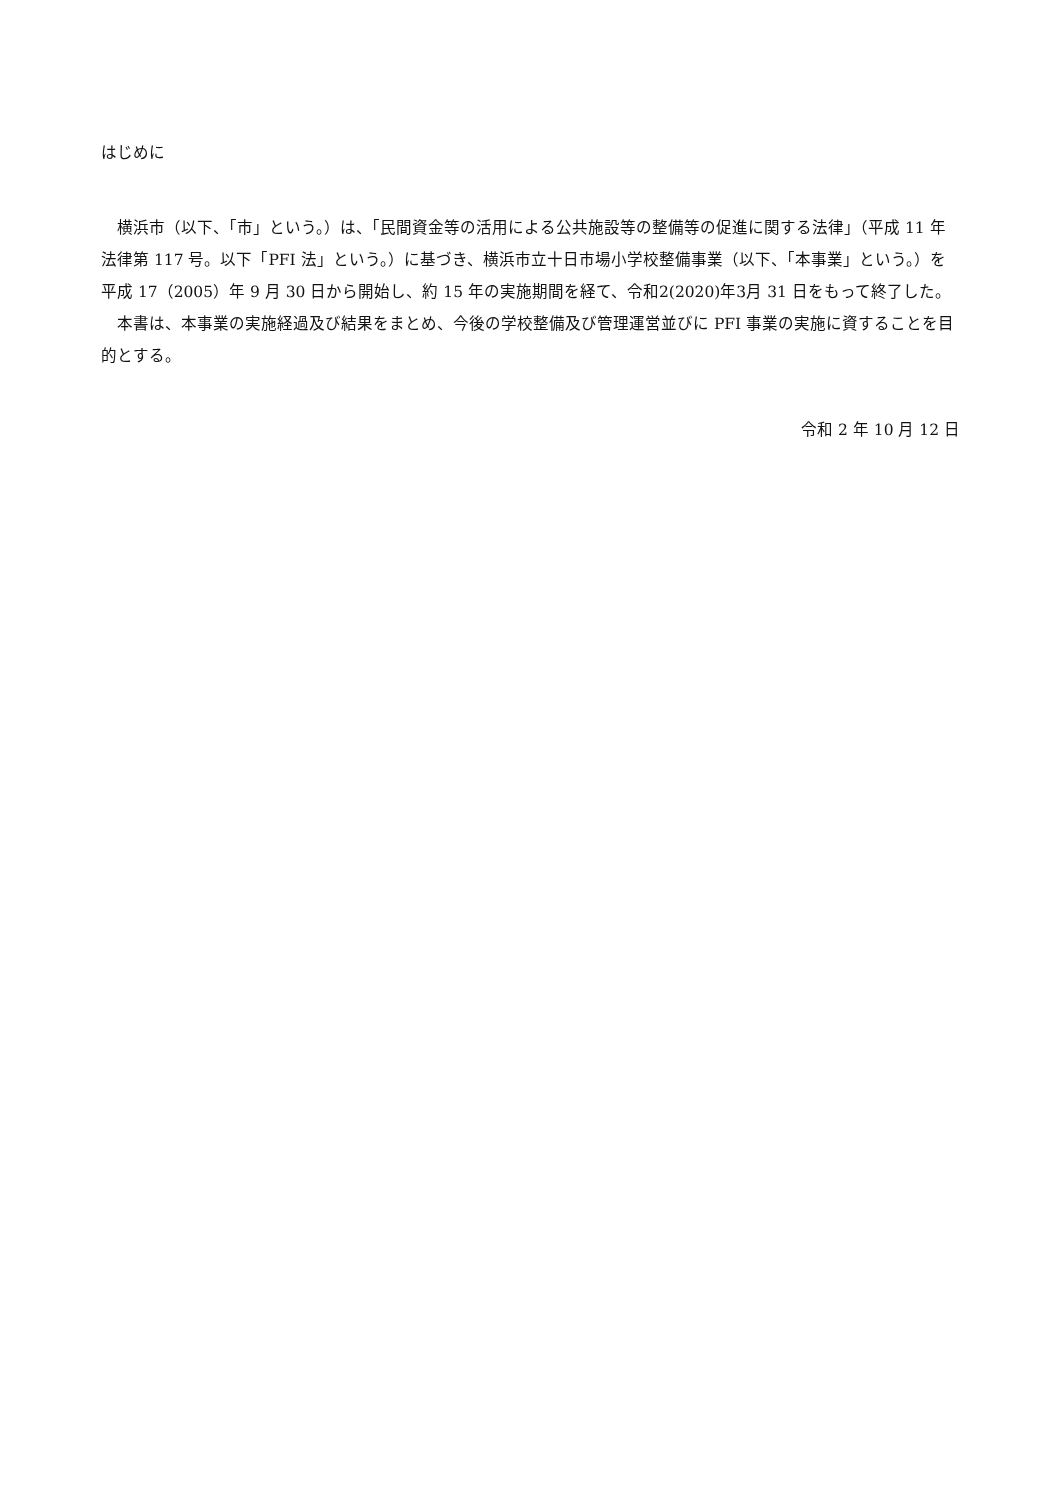はじめに
　横浜市（以下、「市」という。）は、「民間資金等の活用による公共施設等の整備等の促進に関する法律」（平成 11 年法律第 117 号。以下「PFI 法」という。）に基づき、横浜市立十日市場小学校整備事業（以下、「本事業」という。）を平成 17（2005）年 9 月 30 日から開始し、約 15 年の実施期間を経て、令和2(2020)年3月 31 日をもって終了した。
　本書は、本事業の実施経過及び結果をまとめ、今後の学校整備及び管理運営並びに PFI 事業の実施に資することを目的とする。
令和 2 年 10 月 12 日